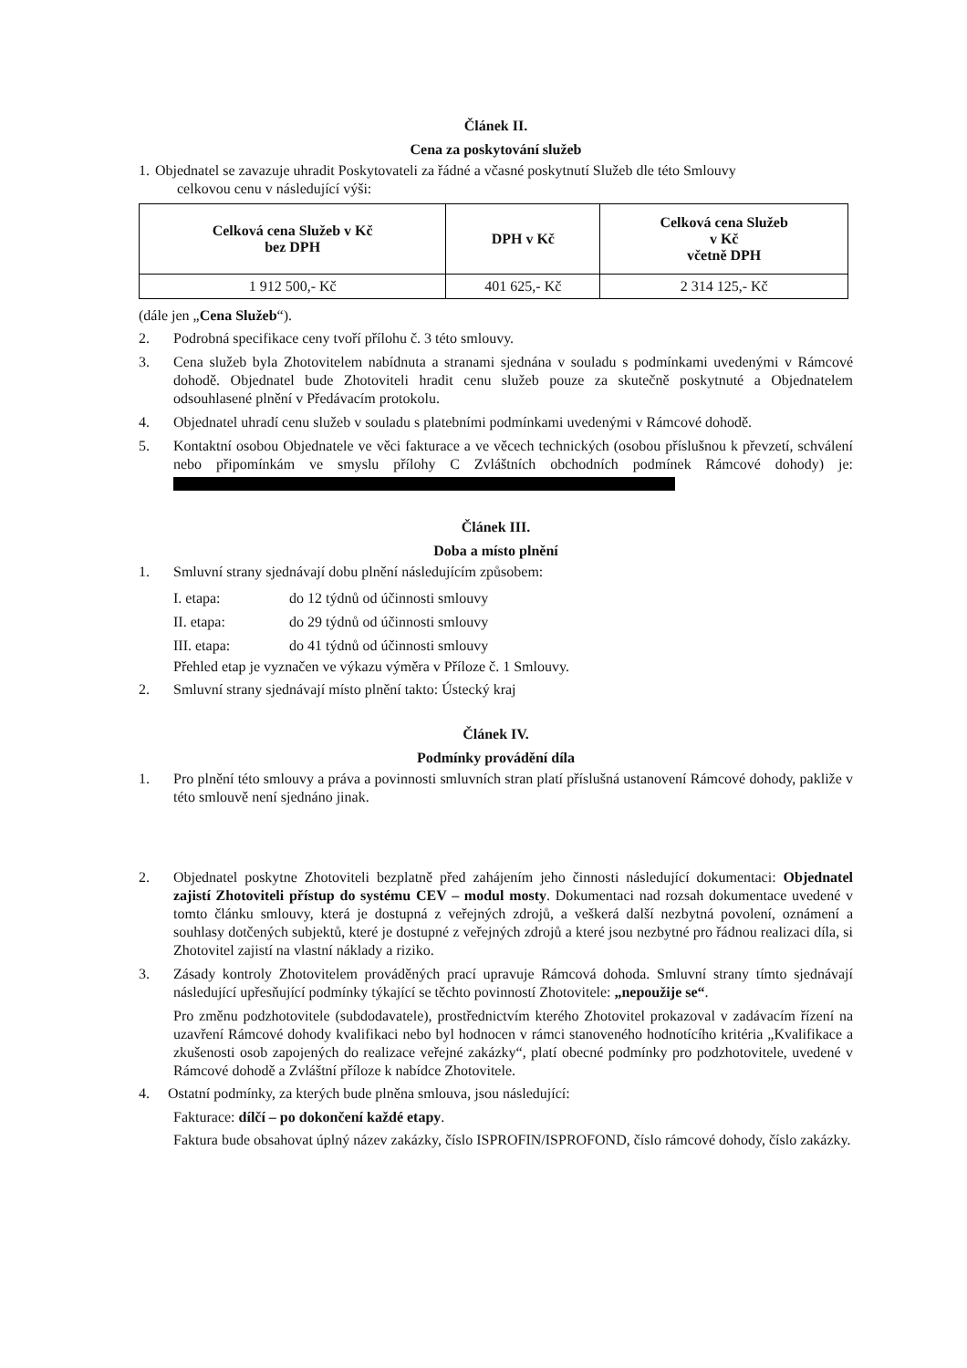Článek II.
Cena za poskytování služeb
1. Objednatel se zavazuje uhradit Poskytovateli za řádné a včasné poskytnutí Služeb dle této Smlouvy
celkovou cenu v následující výši:
| Celková cena Služeb v Kč bez DPH | DPH v Kč | Celková cena Služeb v Kč včetně DPH |
| --- | --- | --- |
| 1 912 500,- Kč | 401 625,- Kč | 2 314 125,- Kč |
(dále jen „Cena Služeb“).
2. Podrobná specifikace ceny tvoří přílohu č. 3 této smlouvy.
3. Cena služeb byla Zhotovitelem nabídnuta a stranami sjednána v souladu s podmínkami uvedenými v Rámcové dohodě. Objednatel bude Zhotoviteli hradit cenu služeb pouze za skutečně poskytnuté a Objednatelem odsouhlasené plnění v Předávacím protokolu.
4. Objednatel uhradí cenu služeb v souladu s platebními podmínkami uvedenými v Rámcové dohodě.
5. Kontaktní osobou Objednatele ve věci fakturace a ve věcech technických (osobou příslušnou k převzetí, schválení nebo připomínkám ve smyslu přílohy C Zvláštních obchodních podmínek Rámcové dohody) je:
Článek III.
Doba a místo plnění
1. Smluvní strany sjednávají dobu plnění následujícím způsobem:
I. etapa: do 12 týdnů od účinnosti smlouvy
II. etapa: do 29 týdnů od účinnosti smlouvy
III. etapa: do 41 týdnů od účinnosti smlouvy
Přehled etap je vyznačen ve výkazu výměra v Příloze č. 1 Smlouvy.
2. Smluvní strany sjednávají místo plnění takto: Ústecký kraj
Článek IV.
Podmínky provádění díla
1. Pro plnění této smlouvy a práva a povinnosti smluvních stran platí příslušná ustanovení Rámcové dohody, pakliže v této smlouvě není sjednáno jinak.
2. Objednatel poskytne Zhotoviteli bezplatně před zahájením jeho činnosti následující dokumentaci: Objednatel zajistí Zhotoviteli přístup do systému CEV – modul mosty. Dokumentaci nad rozsah dokumentace uvedené v tomto článku smlouvy, která je dostupná z veřejných zdrojů, a veškerá další nezbytná povolení, oznámení a souhlasy dotčených subjektů, které je dostupné z veřejných zdrojů a které jsou nezbytné pro řádnou realizaci díla, si Zhotovitel zajistí na vlastní náklady a riziko.
3. Zásady kontroly Zhotovitelem prováděných prací upravuje Rámcová dohoda. Smluvní strany tímto sjednávají následující upřesňující podmínky týkající se těchto povinností Zhotovitele: „nepoužije se“.
Pro změnu podzhotovitele (subdodavatele), prostřednictvím kterého Zhotovitel prokazoval v zadávacím řízení na uzavření Rámcové dohody kvalifikaci nebo byl hodnocen v rámci stanoveného hodnotícího kritéria „Kvalifikace a zkušenosti osob zapojených do realizace veřejné zakázky“, platí obecné podmínky pro podzhotovitele, uvedené v Rámcové dohodě a Zvláštní příloze k nabídce Zhotovitele.
4. Ostatní podmínky, za kterých bude plněna smlouva, jsou následující:
Fakturace: dílčí – po dokončení každé etapy.
Faktura bude obsahovat úplný název zakázky, číslo ISPROFIN/ISPROFOND, číslo rámcové dohody, číslo zakázky.